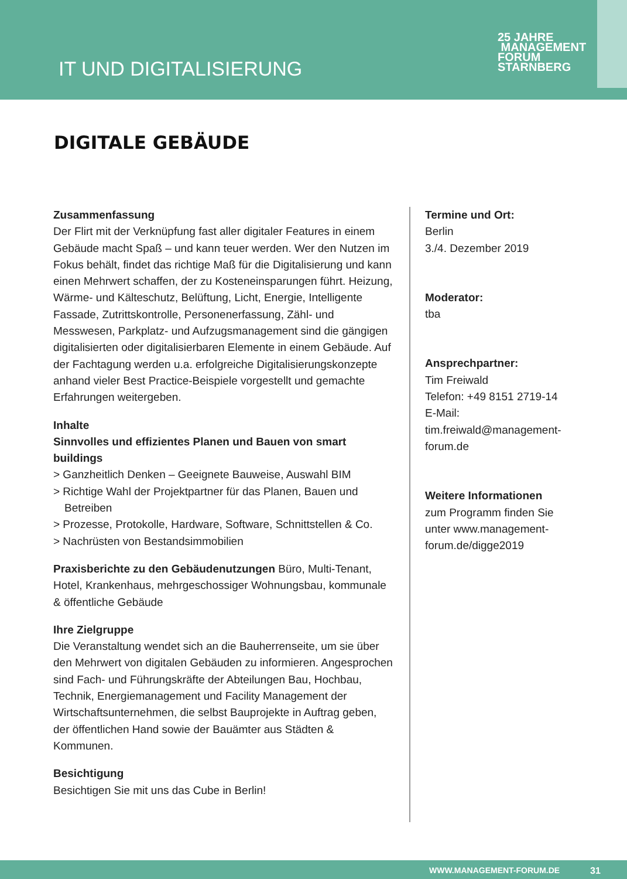IT UND DIGITALISIERUNG
25 JAHRE MANAGEMENT
FORUM
STARNBERG
DIGITALE GEBÄUDE
Zusammenfassung
Der Flirt mit der Verknüpfung fast aller digitaler Features in einem Gebäude macht Spaß – und kann teuer werden. Wer den Nutzen im Fokus behält, findet das richtige Maß für die Digitalisierung und kann einen Mehrwert schaffen, der zu Kosteneinsparungen führt. Heizung, Wärme- und Kälteschutz, Belüftung, Licht, Energie, Intelligente Fassade, Zutrittskontrolle, Personenerfassung, Zähl- und Messwesen, Parkplatz- und Aufzugsmanagement sind die gängigen digitalisierten oder digitalisierbaren Elemente in einem Gebäude. Auf der Fachtagung werden u.a. erfolgreiche Digitalisierungskonzepte anhand vieler Best Practice-Beispiele vorgestellt und gemachte Erfahrungen weitergeben.
Inhalte
Sinnvolles und effizientes Planen und Bauen von smart buildings
> Ganzheitlich Denken – Geeignete Bauweise, Auswahl BIM
> Richtige Wahl der Projektpartner für das Planen, Bauen und Betreiben
> Prozesse, Protokolle, Hardware, Software, Schnittstellen & Co.
> Nachrüsten von Bestandsimmobilien
Praxisberichte zu den Gebäudenutzungen Büro, Multi-Tenant, Hotel, Krankenhaus, mehrgeschossiger Wohnungsbau, kommunale & öffentliche Gebäude
Ihre Zielgruppe
Die Veranstaltung wendet sich an die Bauherrenseite, um sie über den Mehrwert von digitalen Gebäuden zu informieren. Angesprochen sind Fach- und Führungskräfte der Abteilungen Bau, Hochbau, Technik, Energiemanagement und Facility Management der Wirtschaftsunternehmen, die selbst Bauprojekte in Auftrag geben, der öffentlichen Hand sowie der Bauämter aus Städten & Kommunen.
Besichtigung
Besichtigen Sie mit uns das Cube in Berlin!
Termine und Ort:
Berlin
3./4. Dezember 2019
Moderator:
tba
Ansprechpartner:
Tim Freiwald
Telefon: +49 8151 2719-14
E-Mail: tim.freiwald@management-forum.de
Weitere Informationen
zum Programm finden Sie unter www.management-forum.de/digge2019
WWW.MANAGEMENT-FORUM.DE 31